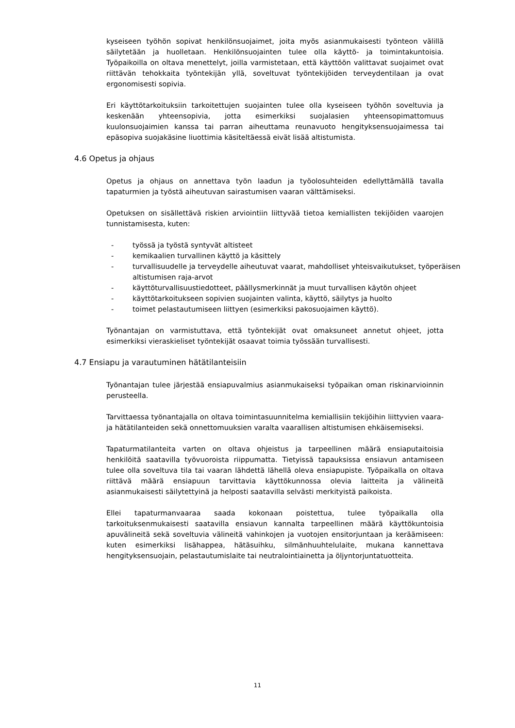kyseiseen työhön sopivat henkilönsuojaimet, joita myös asianmukaisesti työnteon välillä säilytetään ja huolletaan. Henkilönsuojainten tulee olla käyttö- ja toimintakuntoisia. Työpaikoilla on oltava menettelyt, joilla varmistetaan, että käyttöön valittavat suojaimet ovat riittävän tehokkaita työntekijän yllä, soveltuvat työntekijöiden terveydentilaan ja ovat ergonomisesti sopivia.
Eri käyttötarkoituksiin tarkoitettujen suojainten tulee olla kyseiseen työhön soveltuvia ja keskenään yhteensopivia, jotta esimerkiksi suojalasien yhteensopimattomuus kuulonsuojaimien kanssa tai parran aiheuttama reunavuoto hengityksensuojaimessa tai epäsopiva suojakäsine liuottimia käsiteltäessä eivät lisää altistumista.
4.6 Opetus ja ohjaus
Opetus ja ohjaus on annettava työn laadun ja työolosuhteiden edellyttämällä tavalla tapaturmien ja työstä aiheutuvan sairastumisen vaaran välttämiseksi.
Opetuksen on sisällettävä riskien arviointiin liittyvää tietoa kemiallisten tekijöiden vaarojen tunnistamisesta, kuten:
- työssä ja työstä syntyvät altisteet
- kemikaalien turvallinen käyttö ja käsittely
- turvallisuudelle ja terveydelle aiheutuvat vaarat, mahdolliset yhteisvaikutukset, työperäisen altistumisen raja-arvot
- käyttöturvallisuustiedotteet, päällysmerkinnät ja muut turvallisen käytön ohjeet
- käyttötarkoitukseen sopivien suojainten valinta, käyttö, säilytys ja huolto
- toimet pelastautumiseen liittyen (esimerkiksi pakosuojaimen käyttö).
Työnantajan on varmistuttava, että työntekijät ovat omaksuneet annetut ohjeet, jotta esimerkiksi vieraskieliset työntekijät osaavat toimia työssään turvallisesti.
4.7 Ensiapu ja varautuminen hätätilanteisiin
Työnantajan tulee järjestää ensiapuvalmius asianmukaiseksi työpaikan oman riskinarvioinnin perusteella.
Tarvittaessa työnantajalla on oltava toimintasuunnitelma kemiallisiin tekijöihin liittyvien vaara- ja hätätilanteiden sekä onnettomuuksien varalta vaarallisen altistumisen ehkäisemiseksi.
Tapaturmatilanteita varten on oltava ohjeistus ja tarpeellinen määrä ensiaputaitoisia henkilöitä saatavilla työvuoroista riippumatta. Tietyissä tapauksissa ensiavun antamiseen tulee olla soveltuva tila tai vaaran lähdettä lähellä oleva ensiapupiste. Työpaikalla on oltava riittävä määrä ensiapuun tarvittavia käyttökunnossa olevia laitteita ja välineitä asianmukaisesti säilytettyinä ja helposti saatavilla selvästi merkityistä paikoista.
Ellei tapaturmanvaaraa saada kokonaan poistettua, tulee työpaikalla olla tarkoituksenmukaisesti saatavilla ensiavun kannalta tarpeellinen määrä käyttökuntoisia apuvälineitä sekä soveltuvia välineitä vahinkojen ja vuotojen ensitorjuntaan ja keräämiseen: kuten esimerkiksi lisähappea, hätäsuihku, silmänhuuhtelulaite, mukana kannettava hengityksensuojain, pelastautumislaite tai neutralointiainetta ja öljyntorjuntatuotteita.
11